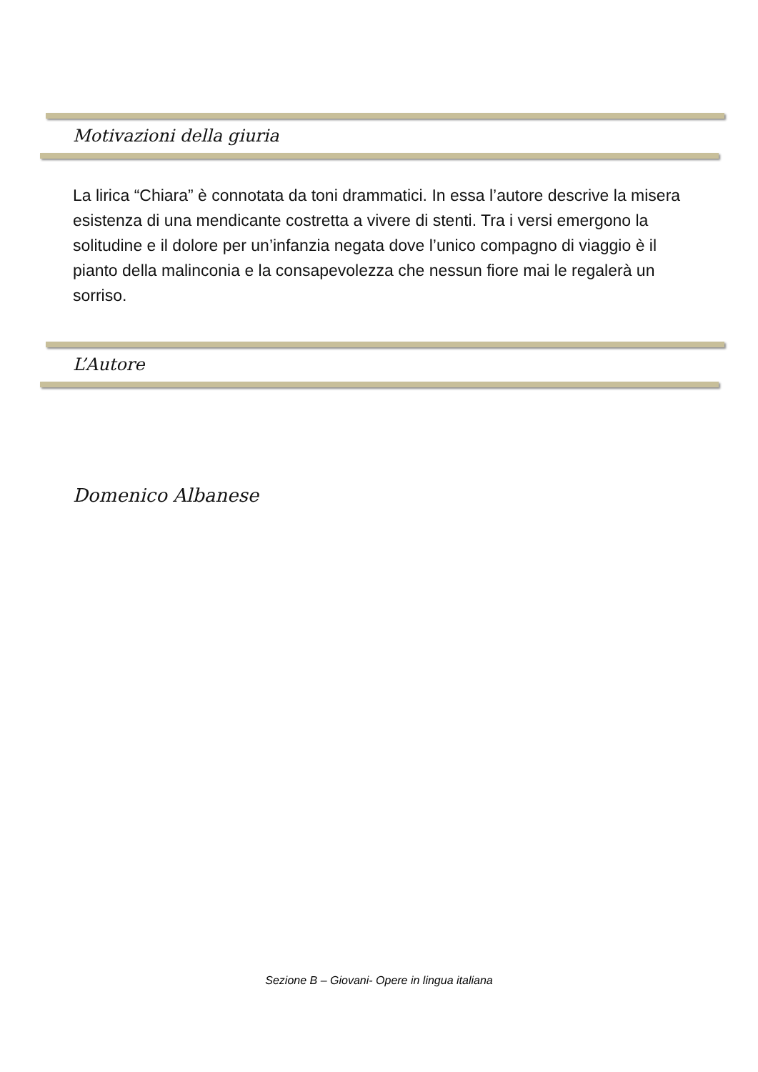Motivazioni della giuria
La lirica “Chiara” è connotata da toni drammatici. In essa l’autore descrive la misera esistenza di una mendicante costretta a vivere di stenti. Tra i versi emergono la solitudine e il dolore per un’infanzia negata dove l’unico compagno di viaggio è il pianto della malinconia e la consapevolezza che nessun fiore mai le regalerà un sorriso.
L’Autore
Domenico Albanese
Sezione B – Giovani- Opere in lingua italiana